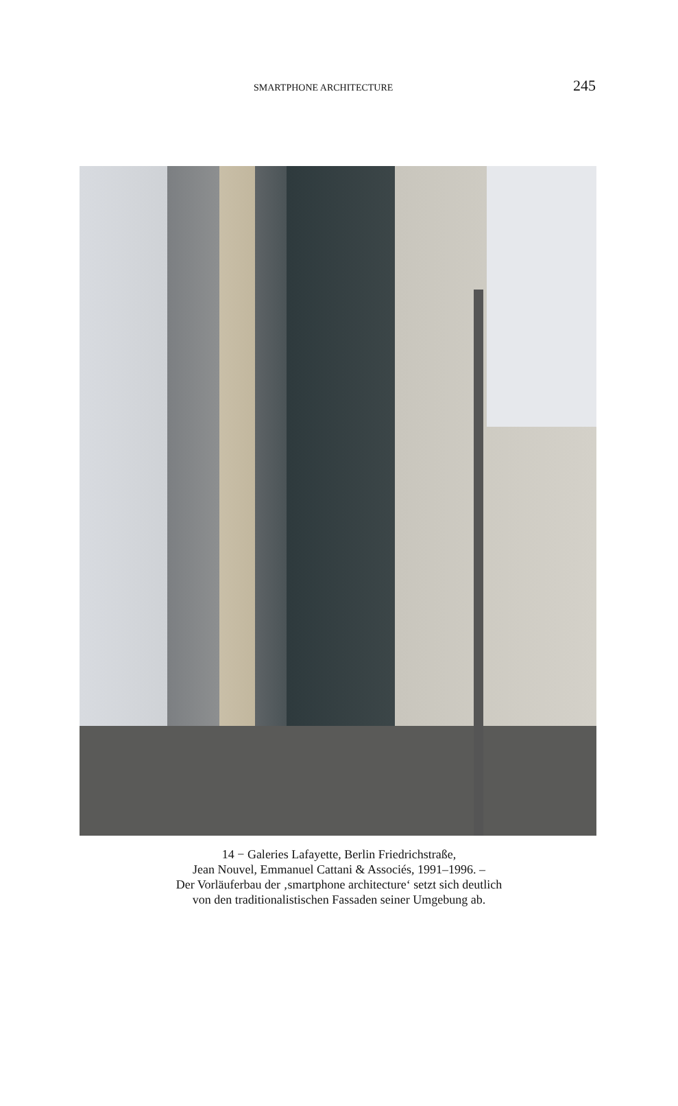SMARTPHONE ARCHITECTURE 245
14 − Galeries Lafayette, Berlin Friedrichstraße,
Jean Nouvel, Emmanuel Cattani & Associés, 1991–1996. –
Der Vorläuferbau der ‚smartphone architecture‘ setzt sich deutlich
von den traditionalistischen Fassaden seiner Umgebung ab.